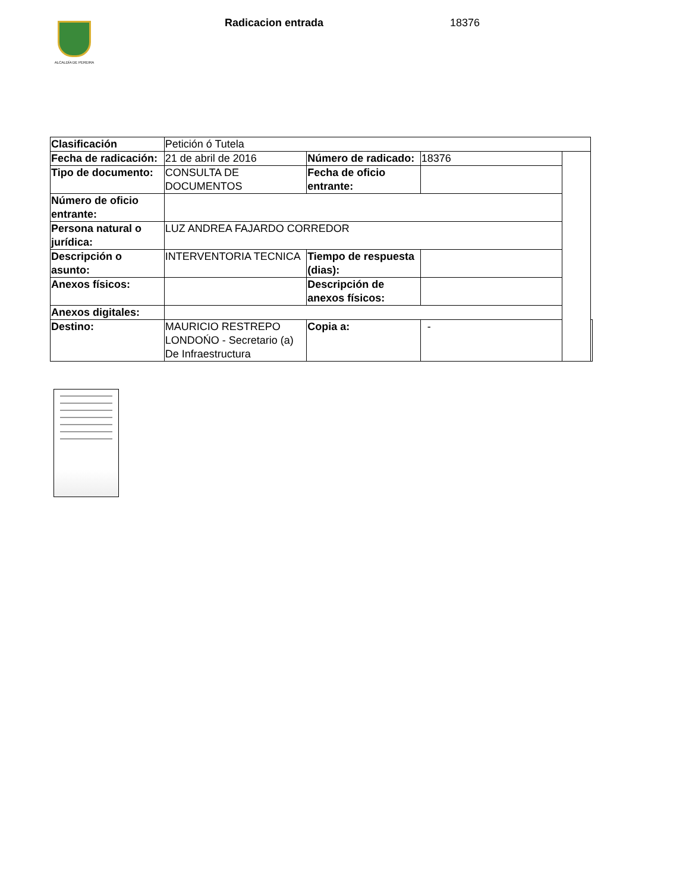ALCALDÍA DE PEREIRA Radicacion entrada 18376
| Clasificación | Petición ó Tutela | | | | |
| Fecha de radicación: | 21 de abril de 2016 | Número de radicado: | 18376 | | |
| Tipo de documento: | CONSULTA DE DOCUMENTOS | Fecha de oficio entrante: | | | |
| Número de oficio entrante: | | | | | |
| Persona natural o jurídica: | LUZ ANDREA FAJARDO CORREDOR | | | | |
| Descripción o asunto: | INTERVENTORIA TECNICA | Tiempo de respuesta (dias): | | | |
| Anexos físicos: | | Descripción de anexos físicos: | | | |
| Anexos digitales: | | | | | |
| Destino: | MAURICIO RESTREPO LONDOŃO - Secretario (a) De Infraestructura | Copia a: | - | | |